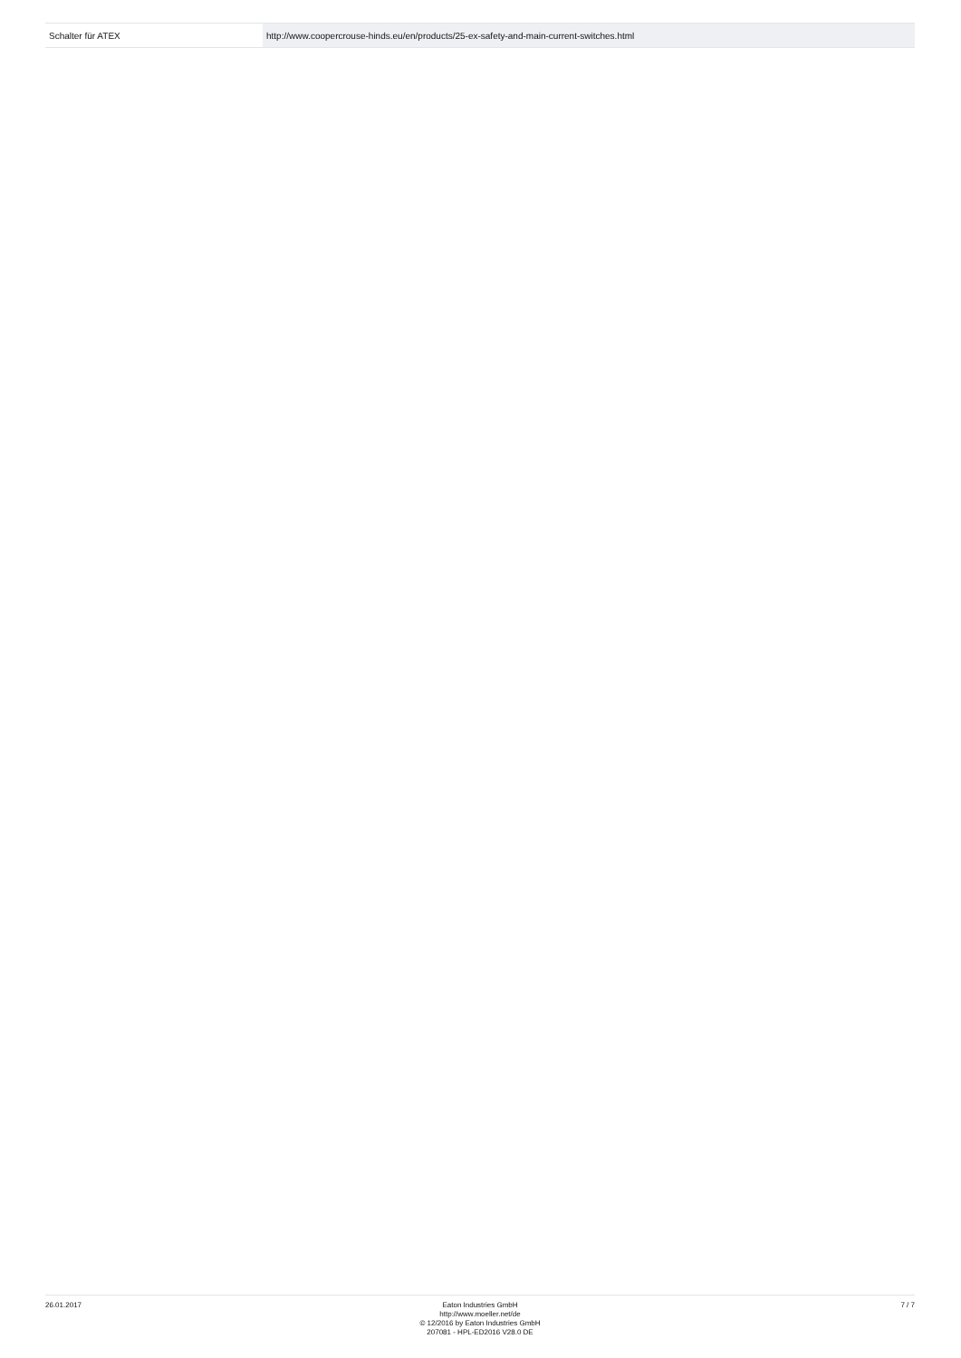| Schalter für ATEX | http://www.coopercrouse-hinds.eu/en/products/25-ex-safety-and-main-current-switches.html |
26.01.2017 Eaton Industries GmbH
http://www.moeller.net/de
© 12/2016 by Eaton Industries GmbH
207081 - HPL-ED2016 V28.0 DE
7 / 7